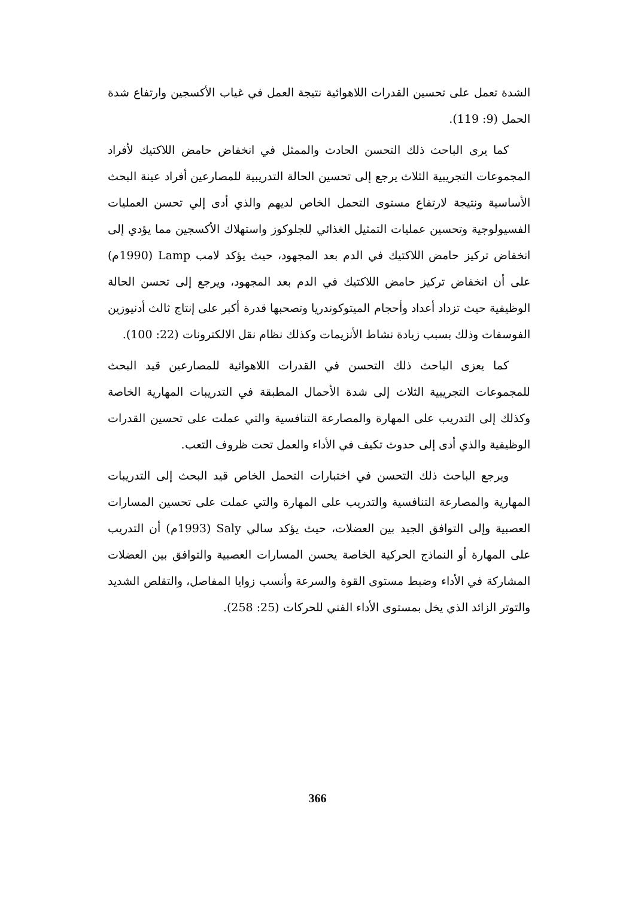الشدة تعمل على تحسين القدرات اللاهوائية نتيجة العمل في غياب الأكسجين وارتفاع شدة الحمل (9: 119).
كما يرى الباحث ذلك التحسن الحادث والممثل في انخفاض حامض اللاكتيك لأفراد المجموعات التجريبية الثلاث يرجع إلى تحسين الحالة التدريبية للمصارعين أفراد عينة البحث الأساسية ونتيجة لارتفاع مستوى التحمل الخاص لديهم والذي أدى إلي تحسن العمليات الفسيولوجية وتحسين عمليات التمثيل الغذائي للجلوكوز واستهلاك الأكسجين مما يؤدي إلى انخفاض تركيز حامض اللاكتيك في الدم بعد المجهود، حيث يؤكد لامب Lamp (1990م) على أن انخفاض تركيز حامض اللاكتيك في الدم بعد المجهود، ويرجع إلى تحسن الحالة الوظيفية حيث تزداد أعداد وأحجام الميتوكوندريا وتصحبها قدرة أكبر على إنتاج ثالث أدنيوزين الفوسفات وذلك بسبب زيادة نشاط الأنزيمات وكذلك نظام نقل الالكترونات (22: 100).
كما يعزى الباحث ذلك التحسن في القدرات اللاهوائية للمصارعين قيد البحث للمجموعات التجريبية الثلاث إلى شدة الأحمال المطبقة في التدريبات المهارية الخاصة وكذلك إلى التدريب على المهارة والمصارعة التنافسية والتي عملت على تحسين القدرات الوظيفية والذي أدى إلى حدوث تكيف في الأداء والعمل تحت ظروف التعب.
ويرجع الباحث ذلك التحسن في اختبارات التحمل الخاص قيد البحث إلى التدريبات المهارية والمصارعة التنافسية والتدريب على المهارة والتي عملت على تحسين المسارات العصبية وإلى التوافق الجيد بين العضلات، حيث يؤكد سالي Saly (1993م) أن التدريب على المهارة أو النماذج الحركية الخاصة يحسن المسارات العصبية والتوافق بين العضلات المشاركة في الأداء وضبط مستوى القوة والسرعة وأنسب زوايا المفاصل، والتقلص الشديد والتوتر الزائد الذي يخل بمستوى الأداء الفني للحركات (25: 258).
366